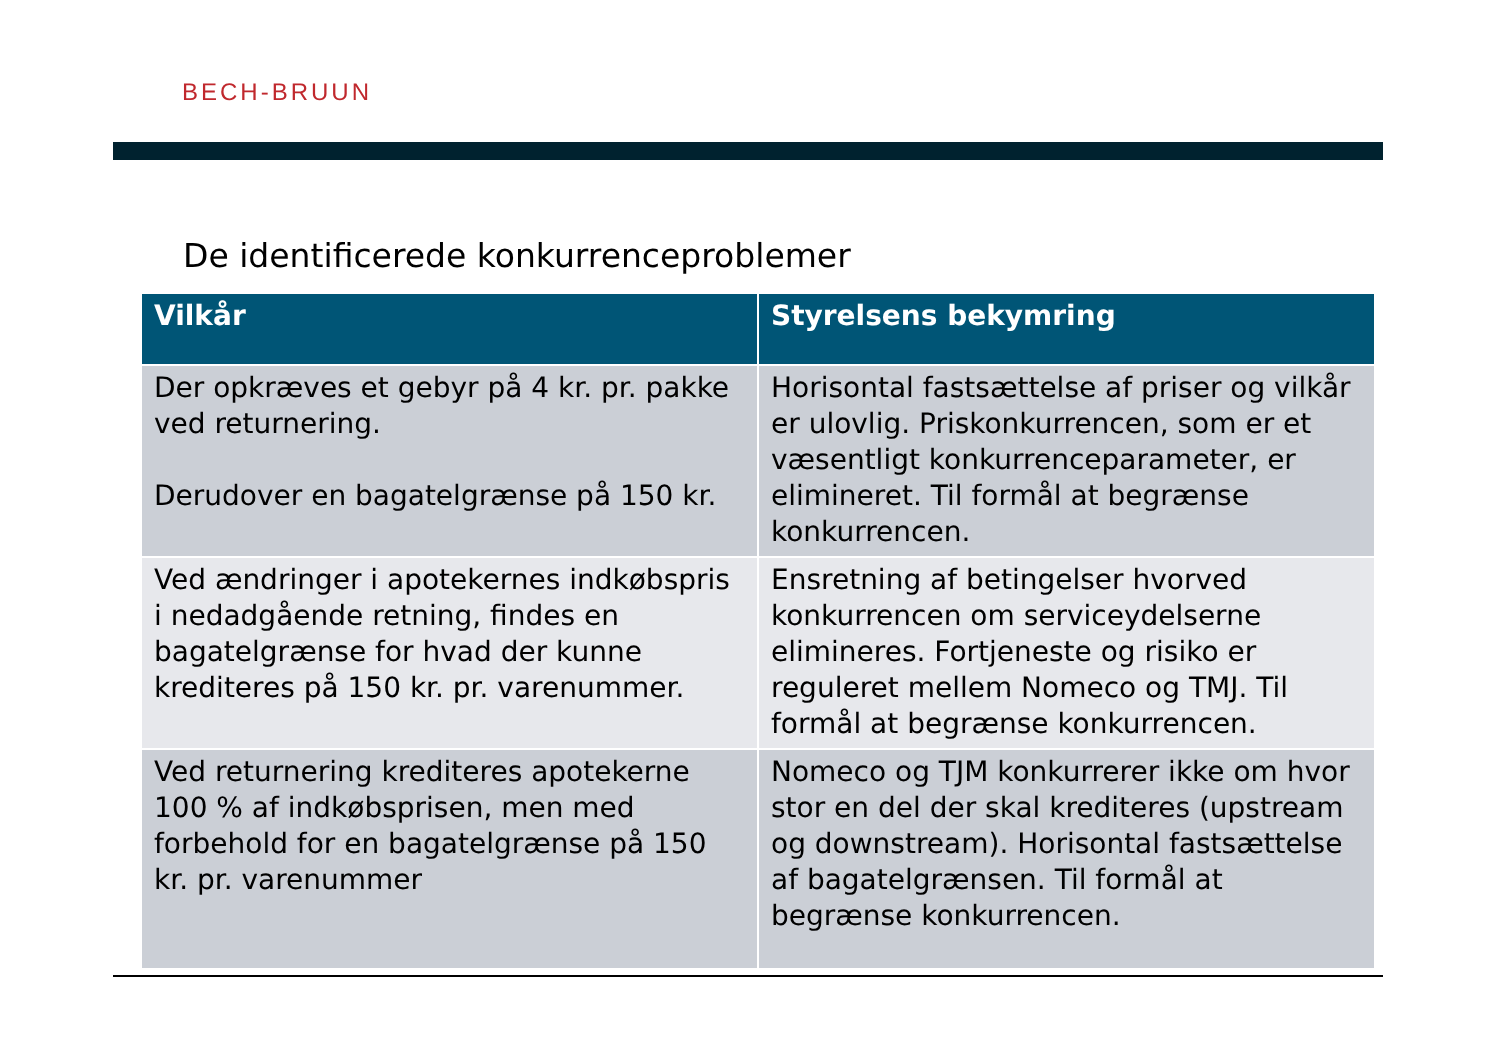BECH-BRUUN
De identificerede konkurrenceproblemer
| Vilkår | Styrelsens bekymring |
| --- | --- |
| Der opkræves et gebyr på 4 kr. pr. pakke ved returnering. Derudover en bagatelgrænse på 150 kr. | Horisontal fastsættelse af priser og vilkår er ulovlig. Priskonkurrencen, som er et væsentligt konkurrenceparameter, er elimineret. Til formål at begrænse konkurrencen. |
| Ved ændringer i apotekernes indkøbspris i nedadgående retning, findes en bagatelgrænse for hvad der kunne krediteres på 150 kr. pr. varenummer. | Ensretning af betingelser hvorved konkurrencen om serviceydelserne elimineres. Fortjeneste og risiko er reguleret mellem Nomeco og TMJ. Til formål at begrænse konkurrencen. |
| Ved returnering krediteres apotekerne 100 % af indkøbsprisen, men med forbehold for en bagatelgrænse på 150 kr. pr. varenummer | Nomeco og TJM konkurrerer ikke om hvor stor en del der skal krediteres (upstream og downstream). Horisontal fastsættelse af bagatelgrænsen. Til formål at begrænse konkurrencen. |